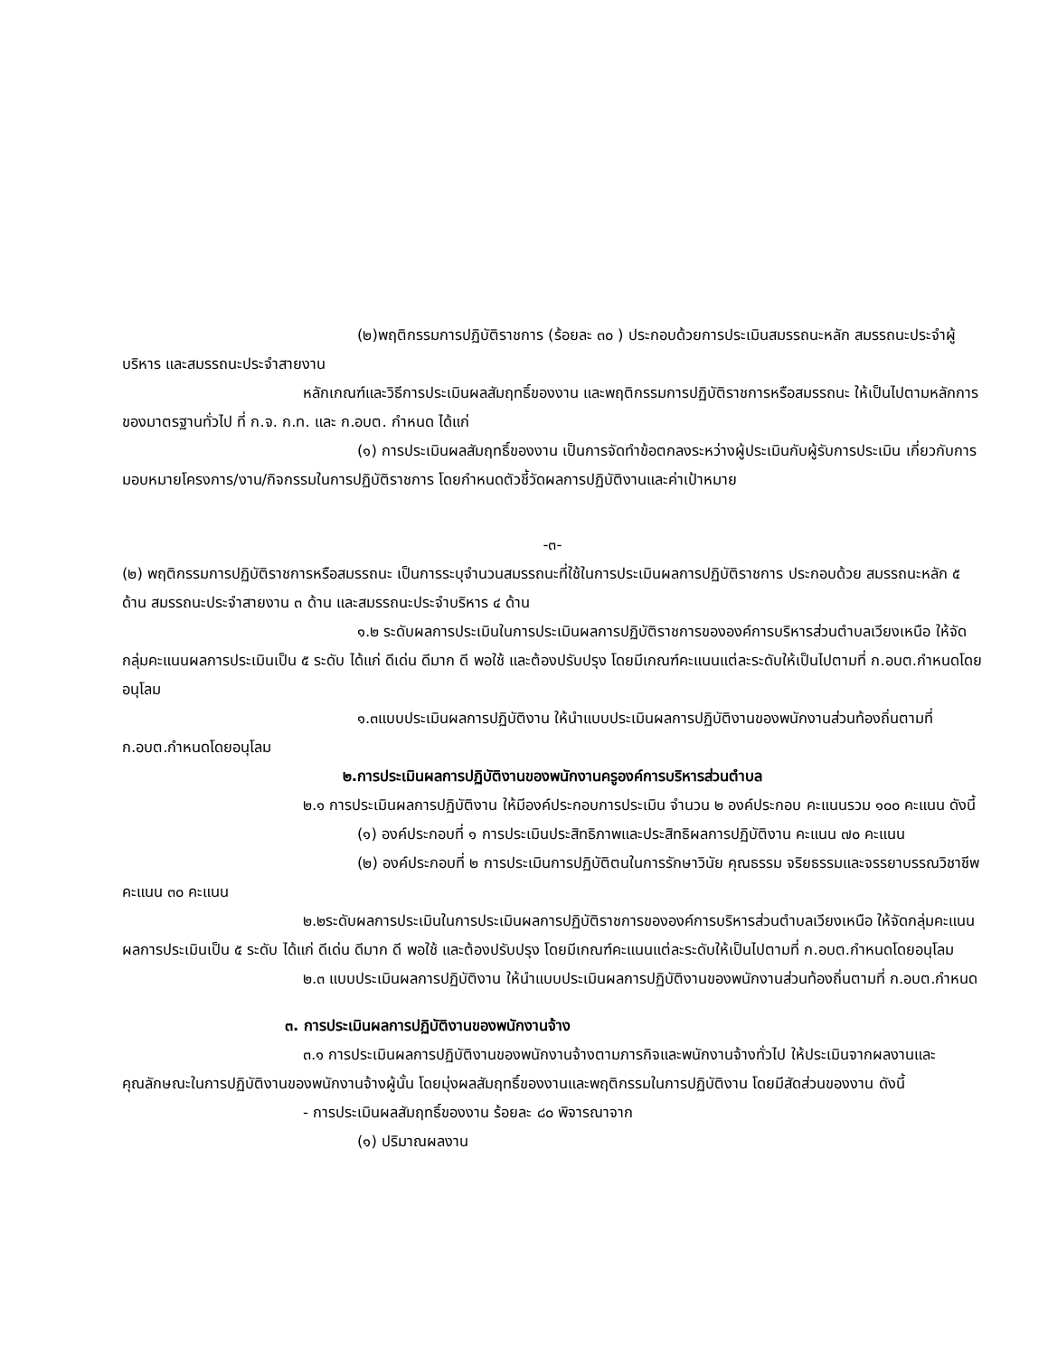(๒)พฤติกรรมการปฏิบัติราชการ (ร้อยละ ๓๐ ) ประกอบด้วยการประเมินสมรรถนะหลัก สมรรถนะประจำผู้บริหาร และสมรรถนะประจำสายงาน
หลักเกณฑ์และวิธีการประเมินผลสัมฤทธิ์ของงาน และพฤติกรรมการปฏิบัติราชการหรือสมรรถนะ ให้เป็นไปตามหลักการของมาตรฐานทั่วไป ที่ ก.จ. ก.ท. และ ก.อบต. กำหนด ได้แก่
(๑) การประเมินผลสัมฤทธิ์ของงาน เป็นการจัดทำข้อตกลงระหว่างผู้ประเมินกับผู้รับการประเมิน เกี่ยวกับการมอบหมายโครงการ/งาน/กิจกรรมในการปฏิบัติราชการ โดยกำหนดตัวชี้วัดผลการปฏิบัติงานและค่าเป้าหมาย
-๓-
(๒) พฤติกรรมการปฏิบัติราชการหรือสมรรถนะ เป็นการระบุจำนวนสมรรถนะที่ใช้ในการประเมินผลการปฏิบัติราชการ ประกอบด้วย สมรรถนะหลัก ๕ ด้าน สมรรถนะประจำสายงาน ๓ ด้าน และสมรรถนะประจำบริหาร ๔ ด้าน
๑.๒ ระดับผลการประเมินในการประเมินผลการปฏิบัติราชการขององค์การบริหารส่วนตำบลเวียงเหนือ ให้จัดกลุ่มคะแนนผลการประเมินเป็น ๕ ระดับ ได้แก่ ดีเด่น ดีมาก ดี พอใช้ และต้องปรับปรุง โดยมีเกณฑ์คะแนนแต่ละระดับให้เป็นไปตามที่ ก.อบต.กำหนดโดยอนุโลม
๑.๓แบบประเมินผลการปฏิบัติงาน ให้นำแบบประเมินผลการปฏิบัติงานของพนักงานส่วนท้องถิ่นตามที่ ก.อบต.กำหนดโดยอนุโลม
๒.การประเมินผลการปฏิบัติงานของพนักงานครูองค์การบริหารส่วนตำบล
๒.๑ การประเมินผลการปฏิบัติงาน ให้มีองค์ประกอบการประเมิน จำนวน ๒ องค์ประกอบ คะแนนรวม ๑๐๐ คะแนน ดังนี้
(๑) องค์ประกอบที่ ๑ การประเมินประสิทธิภาพและประสิทธิผลการปฏิบัติงาน คะแนน ๗๐ คะแนน
(๒) องค์ประกอบที่ ๒ การประเมินการปฏิบัติตนในการรักษาวินัย คุณธรรม จริยธรรมและจรรยาบรรณวิชาชีพ คะแนน ๓๐ คะแนน
๒.๒ระดับผลการประเมินในการประเมินผลการปฏิบัติราชการขององค์การบริหารส่วนตำบลเวียงเหนือ ให้จัดกลุ่มคะแนนผลการประเมินเป็น ๕ ระดับ ได้แก่ ดีเด่น ดีมาก ดี พอใช้ และต้องปรับปรุง โดยมีเกณฑ์คะแนนแต่ละระดับให้เป็นไปตามที่ ก.อบต.กำหนดโดยอนุโลม
๒.๓ แบบประเมินผลการปฏิบัติงาน ให้นำแบบประเมินผลการปฏิบัติงานของพนักงานส่วนท้องถิ่นตามที่ ก.อบต.กำหนด
๓. การประเมินผลการปฏิบัติงานของพนักงานจ้าง
๓.๑ การประเมินผลการปฏิบัติงานของพนักงานจ้างตามภารกิจและพนักงานจ้างทั่วไป ให้ประเมินจากผลงานและคุณลักษณะในการปฏิบัติงานของพนักงานจ้างผู้นั้น โดยมุ่งผลสัมฤทธิ์ของงานและพฤติกรรมในการปฏิบัติงาน โดยมีสัดส่วนของงาน ดังนี้
- การประเมินผลสัมฤทธิ์ของงาน ร้อยละ ๘๐ พิจารณาจาก
(๑) ปริมาณผลงาน